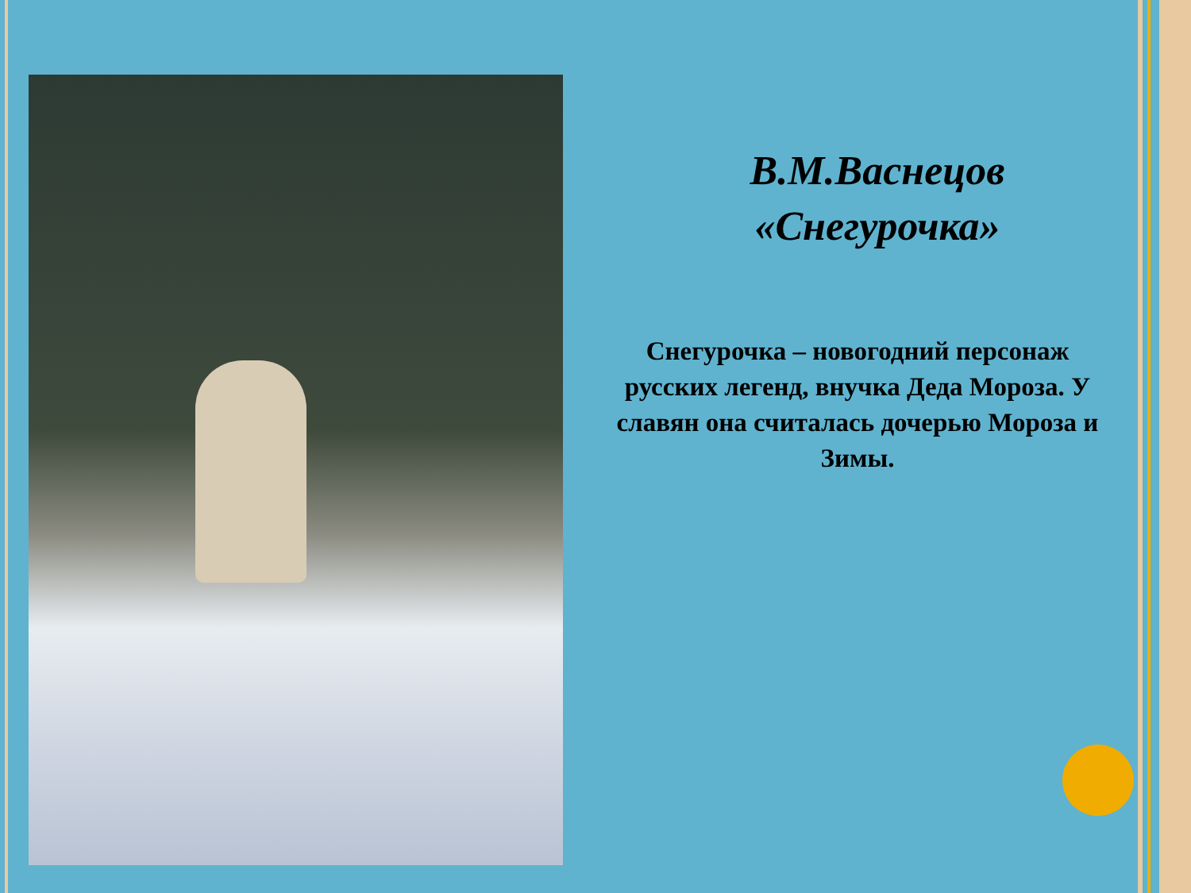В.М.Васнецов
«Снегурочка»
Снегурочка – новогодний персонаж русских легенд, внучка Деда Мороза. У славян она считалась дочерью Мороза и Зимы.